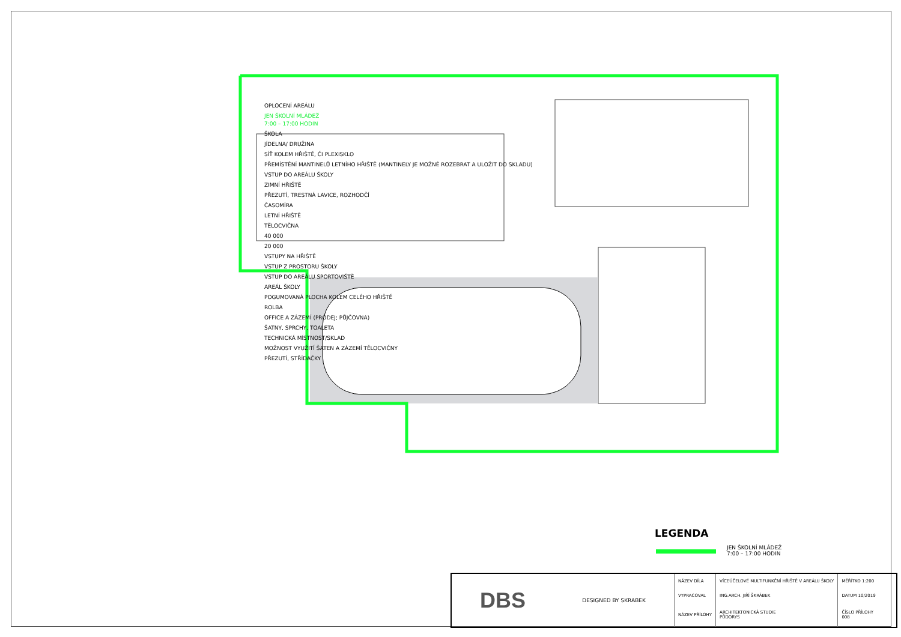OPLOCENÍ AREÁLU
JEN ŠKOLNÍ MLÁDEŽ
7:00 – 17:00 HODIN
ŠKOLA
JÍDELNA/ DRUŽINA
SÍŤ KOLEM HŘIŠTĚ, ČI PLEXISKLO
PŘEMÍSTĚNÍ MANTINELŮ LETNÍHO HŘIŠTĚ (MANTINELY JE MOŽNÉ ROZEBRAT A ULOŽIT DO SKLADU)
VSTUP DO AREÁLU ŠKOLY
ZIMNÍ HŘIŠTĚ
PŘEZUTÍ, TRESTNÁ LAVICE, ROZHODČÍ
ČASOMÍRA
LETNÍ HŘIŠTĚ
TĚLOCVIČNA
40 000
20 000
VSTUPY NA HŘIŠTĚ
VSTUP Z PROSTORU ŠKOLY
VSTUP DO AREÁLU SPORTOVIŠTĚ
AREÁL ŠKOLY
POGUMOVANÁ PLOCHA KOLEM CELÉHO HŘIŠTĚ
ROLBA
OFFICE A ZÁZEMÍ (PRODEJ; PŮJČOVNA)
ŠATNY, SPRCHY, TOALETA
TECHNICKÁ MÍSTNOST/SKLAD
MOŽNOST VYUŽITÍ ŠATEN A ZÁZEMÍ TĚLOCVIČNY
PŘEZUTÍ, STŘÍDAČKY
LEGENDA
JEN ŠKOLNÍ MLÁDEŽ
7:00 – 17:00 HODIN
DBS DESIGNED BY SKRABEK
| NÁZEV DÍLA | VÍCEÚČELOVÉ MULTIFUNKČNÍ HŘIŠTĚ V AREÁLU ŠKOLY | MĚŘÍTKO 1:200 |
| VYPRACOVAL | ING.ARCH. JIŘÍ ŠKRÁBEK | DATUM 10/2019 |
| NÁZEV PŘÍLOHY | ARCHITEKTONICKÁ STUDIE PŮDORYS | ČÍSLO PŘÍLOHY 008 |